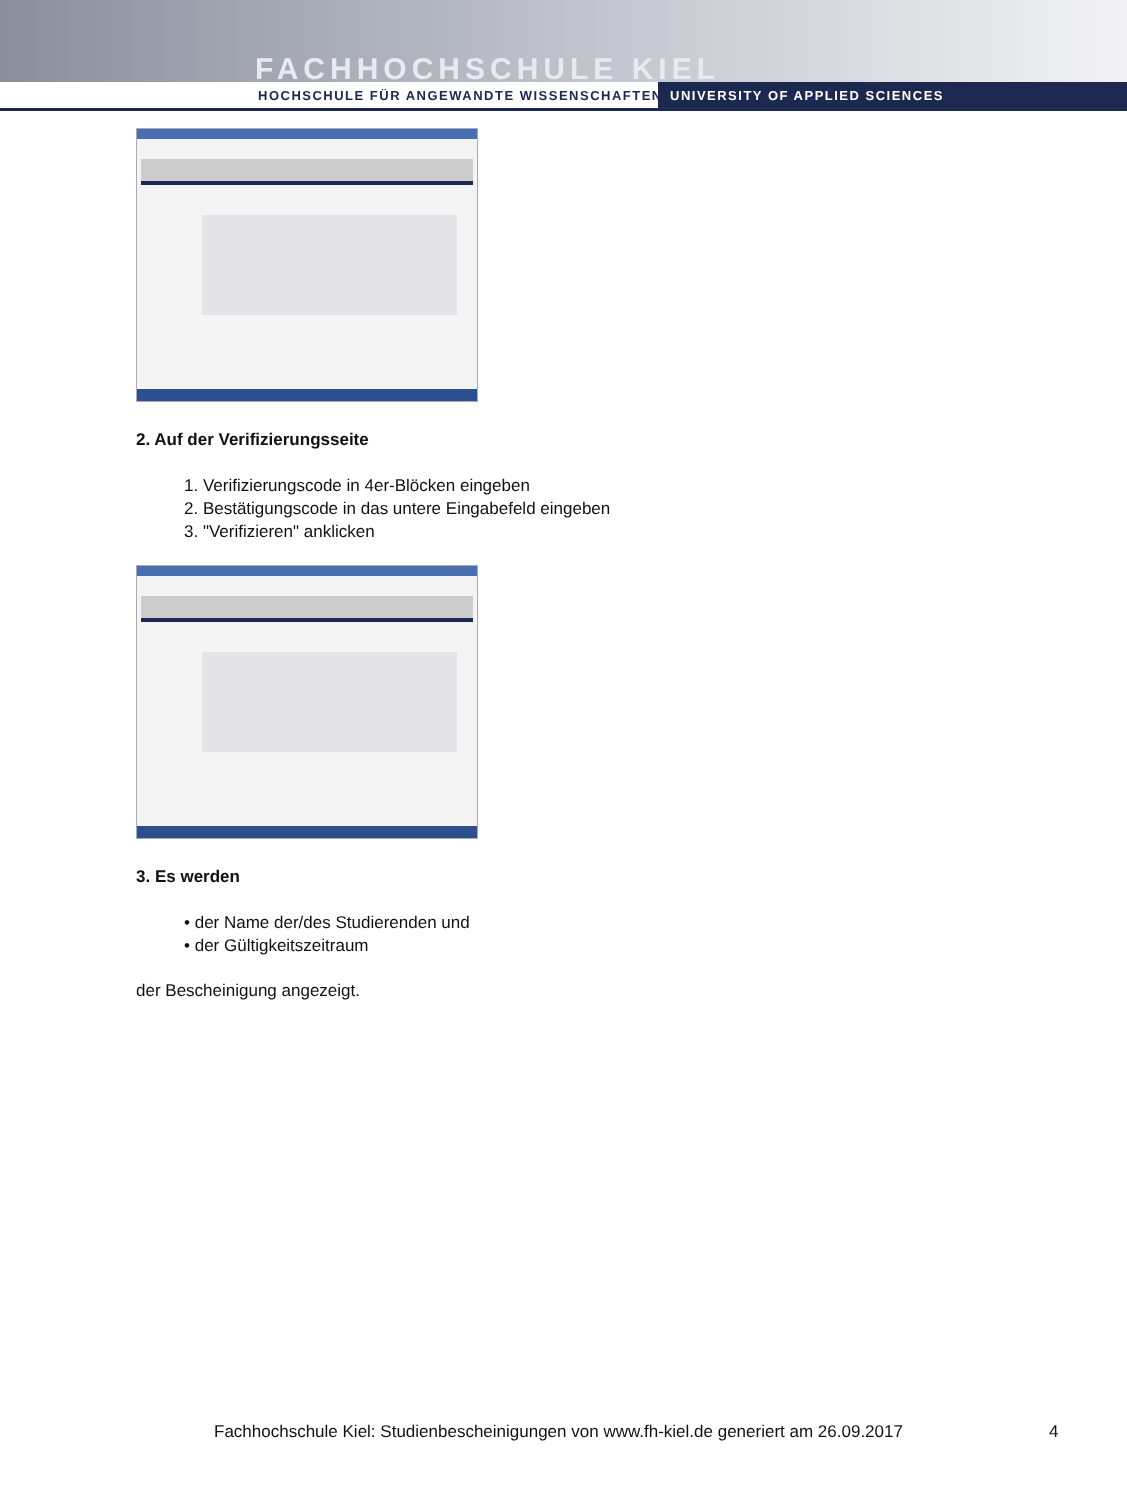FACHHOCHSCHULE KIEL
HOCHSCHULE FÜR ANGEWANDTE WISSENSCHAFTEN
UNIVERSITY OF APPLIED SCIENCES
2. Auf der Verifizierungsseite
1. Verifizierungscode in 4er-Blöcken eingeben
2. Bestätigungscode in das untere Eingabefeld eingeben
3. "Verifizieren" anklicken
3. Es werden
• der Name der/des Studierenden und
• der Gültigkeitszeitraum
der Bescheinigung angezeigt.
Fachhochschule Kiel: Studienbescheinigungen von www.fh-kiel.de generiert am 26.09.2017
4